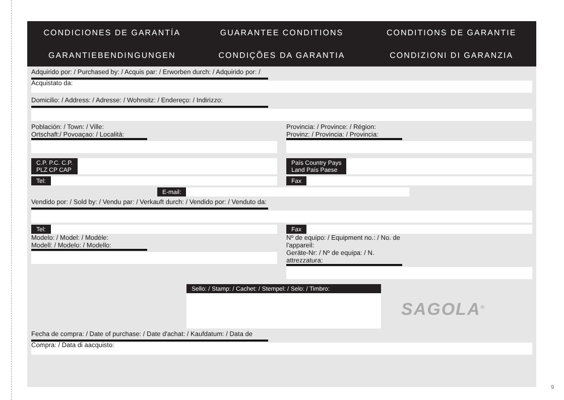CONDICIONES DE GARANTÍA
GUARANTEE CONDITIONS
CONDITIONS DE GARANTIE
GARANTIEBENDINGUNGEN
CONDIÇÕES DA GARANTIA
CONDIZIONI DI GARANZIA
Adquirido por: / Purchased by: / Acquis par: / Erworben durch: / Adquirido por: / Acquistato da:
Domicilio: / Address: / Adresse: / Wohnsitz: / Endereço: / Indirizzo:
Población: / Town: / Ville:
Ortschaft:/ Povoaçao: / Località:
Provincia: / Province: / Région:
Provinz: / Provincia: / Provincia:
C.P. P.C. C.P.
PLZ CP CAP
País Country Pays
Land País Paese
Tel: Fax
E-mail:
Vendido por: / Sold by: / Vendu par: / Verkauft durch: / Vendido por: / Venduto da:
Tel: Fax
Modelo: / Model: / Modèle:
Modell: / Modelo: / Modello:
Nº de equipo: / Equipment no.: / No. de l'appareil:
Geräte-Nr: / Nº de equipa: / N. attrezzatura:
Sello: / Stamp: / Cachet: / Stempel: / Selo: / Timbro:
SAGOLA<sup>®</sup>
Fecha de compra: / Date of purchase: / Date d'achat: / Kaufdatum: / Data de Compra: / Data di aacquisto:
9